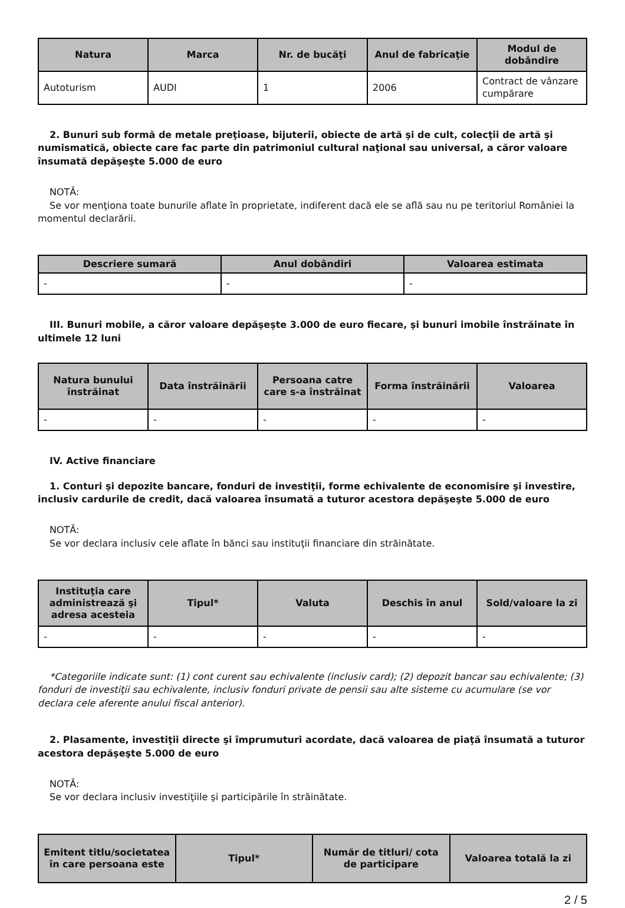| Natura | Marca | Nr. de bucăţi | Anul de fabricaţie | Modul de dobândire |
| --- | --- | --- | --- | --- |
| Autoturism | AUDI | 1 | 2006 | Contract de vânzare cumpărare |
2. Bunuri sub formă de metale preţioase, bijuterii, obiecte de artă şi de cult, colecţii de artă şi numismatică, obiecte care fac parte din patrimoniul cultural naţional sau universal, a căror valoare însumată depăşeşte 5.000 de euro
NOTĂ:
Se vor menţiona toate bunurile aflate în proprietate, indiferent dacă ele se află sau nu pe teritoriul României la momentul declarării.
| Descriere sumară | Anul dobândiri | Valoarea estimata |
| --- | --- | --- |
| - | - | - |
III. Bunuri mobile, a căror valoare depăşeşte 3.000 de euro fiecare, şi bunuri imobile înstrăinate în ultimele 12 luni
| Natura bunului înstrăinat | Data înstrăinării | Persoana catre care s-a înstrăinat | Forma înstrăinării | Valoarea |
| --- | --- | --- | --- | --- |
| - | - | - | - | - |
IV. Active financiare
1. Conturi şi depozite bancare, fonduri de investiţii, forme echivalente de economisire şi investire, inclusiv cardurile de credit, dacă valoarea însumată a tuturor acestora depăşeşte 5.000 de euro
NOTĂ:
Se vor declara inclusiv cele aflate în bănci sau instituţii financiare din străinătate.
| Instituţia care administrează şi adresa acesteia | Tipul* | Valuta | Deschis în anul | Sold/valoare la zi |
| --- | --- | --- | --- | --- |
| - | - | - | - | - |
*Categoriile indicate sunt: (1) cont curent sau echivalente (inclusiv card); (2) depozit bancar sau echivalente; (3) fonduri de investiţii sau echivalente, inclusiv fonduri private de pensii sau alte sisteme cu acumulare (se vor declara cele aferente anului fiscal anterior).
2. Plasamente, investiţii directe şi împrumuturi acordate, dacă valoarea de piaţă însumată a tuturor acestora depăşeşte 5.000 de euro
NOTĂ:
Se vor declara inclusiv investiţiile şi participările în străinătate.
| Emitent titlu/societatea în care persoana este | Tipul* | Număr de titluri/ cota de participare | Valoarea totală la zi |
| --- | --- | --- | --- |
2 / 5